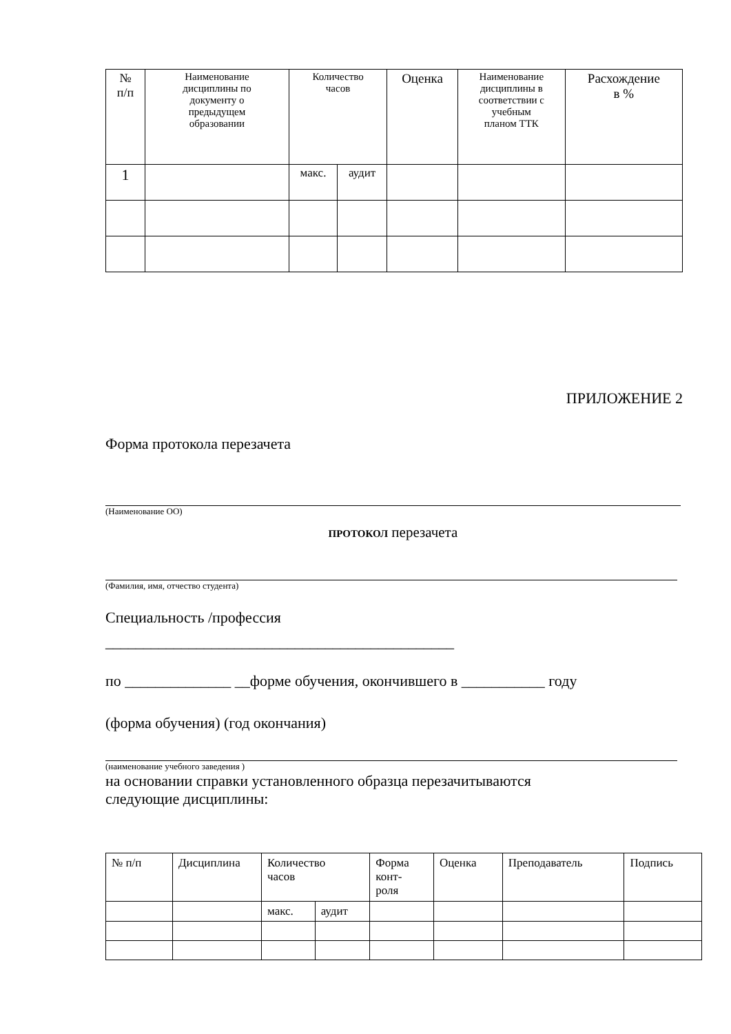| № п/п | Наименование дисциплины по документу о предыдущем образовании | Количество часов | | Оценка | Наименование дисциплины в соответствии с учебным планом ТТК | Расхождение в % |
| 1 | | макс. | аудит | | | |
ПРИЛОЖЕНИЕ 2
Форма протокола перезачета
(Наименование ОО)
ПРОТОКОЛ перезачета
(Фамилия, имя, отчество студента)
Специальность /профессия
______________________________________________
по ______________ __форме обучения, окончившего в ___________ году
(форма обучения) (год окончания)
(наименование учебного заведения )
на основании справки установленного образца перезачитываются
следующие дисциплины:
| № п/п | Дисциплина | Количество часов | | Форма конт- роля | Оценка | Преподаватель | Подпись |
| | | макс. | аудит | | | | |